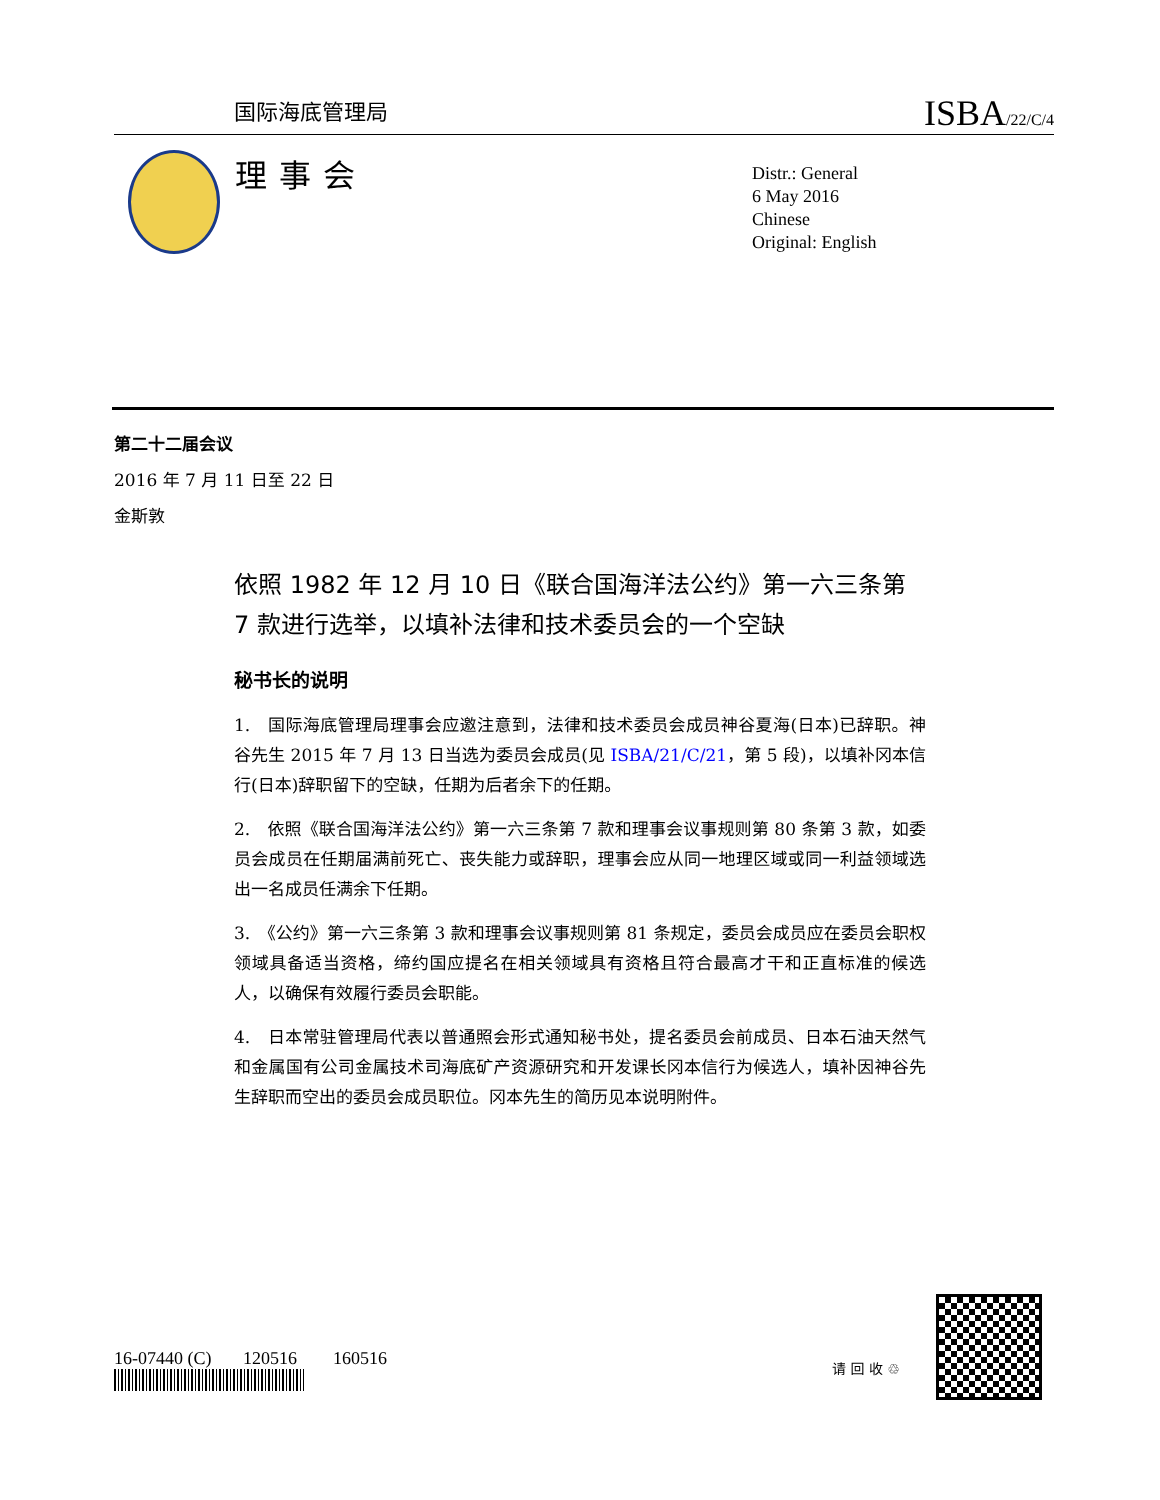国际海底管理局 ISBA/22/C/4
理事会
Distr.: General
6 May 2016
Chinese
Original: English
第二十二届会议
2016 年 7 月 11 日至 22 日
金斯敦
依照 1982 年 12 月 10 日《联合国海洋法公约》第一六三条第 7 款进行选举，以填补法律和技术委员会的一个空缺
秘书长的说明
1.　国际海底管理局理事会应邀注意到，法律和技术委员会成员神谷夏海(日本)已辞职。神谷先生 2015 年 7 月 13 日当选为委员会成员(见 ISBA/21/C/21，第 5 段)，以填补冈本信行(日本)辞职留下的空缺，任期为后者余下的任期。
2.　依照《联合国海洋法公约》第一六三条第 7 款和理事会议事规则第 80 条第 3 款，如委员会成员在任期届满前死亡、丧失能力或辞职，理事会应从同一地理区域或同一利益领域选出一名成员任满余下任期。
3.　《公约》第一六三条第 3 款和理事会议事规则第 81 条规定，委员会成员应在委员会职权领域具备适当资格，缔约国应提名在相关领域具有资格且符合最高才干和正直标准的候选人，以确保有效履行委员会职能。
4.　日本常驻管理局代表以普通照会形式通知秘书处，提名委员会前成员、日本石油天然气和金属国有公司金属技术司海底矿产资源研究和开发课长冈本信行为候选人，填补因神谷先生辞职而空出的委员会成员职位。冈本先生的简历见本说明附件。
16-07440 (C) 120516 160516
请 回 收 ♲